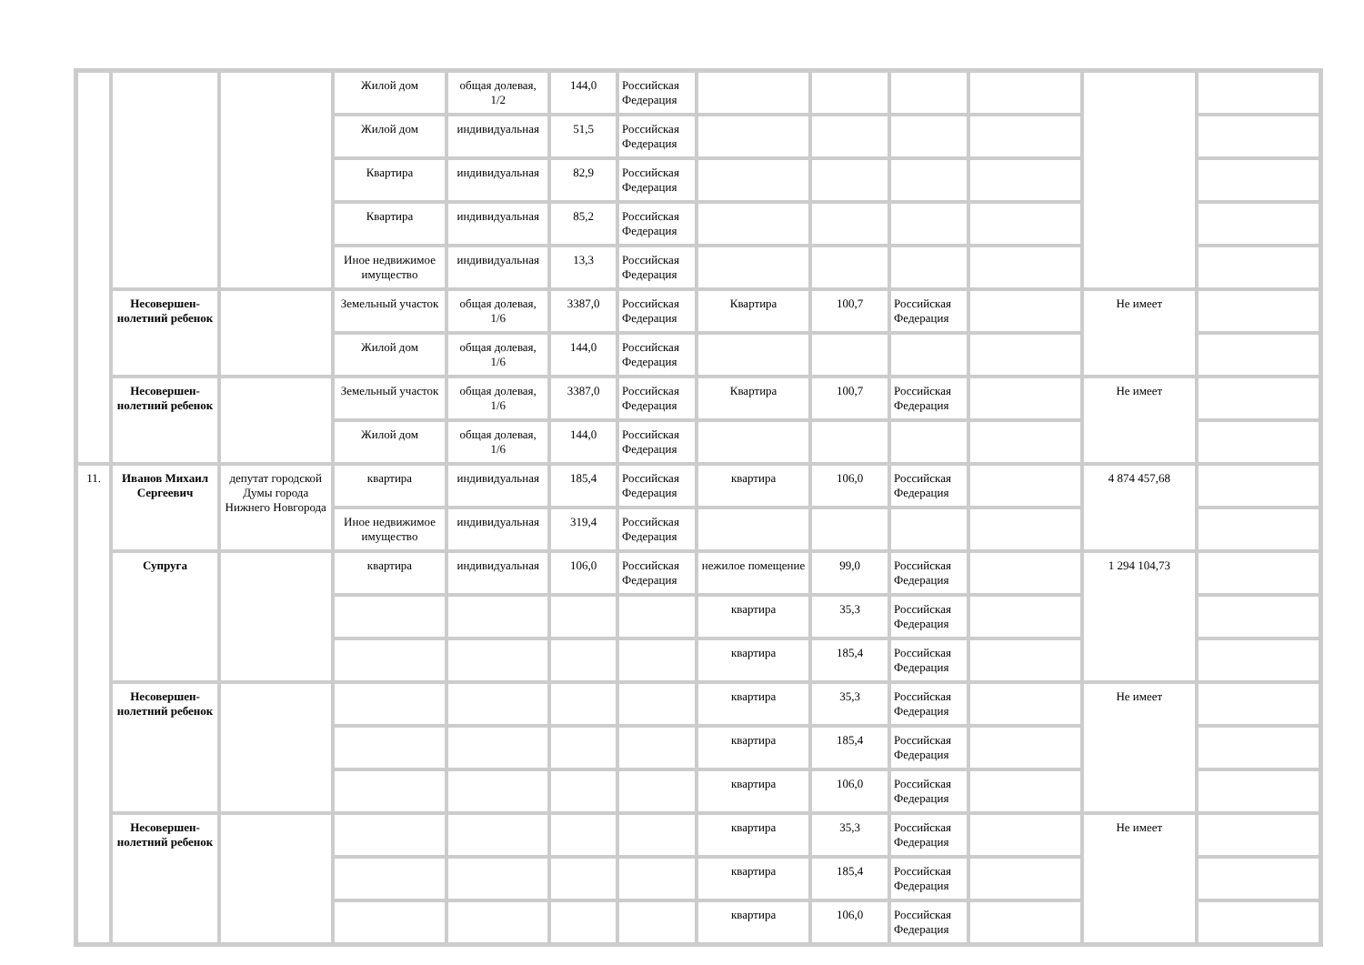| | | | Жилой дом | общая долевая, 1/2 | 144,0 | Российская Федерация | | | | | | |
| | | | Жилой дом | индивидуальная | 51,5 | Российская Федерация | | | | | | |
| | | | Квартира | индивидуальная | 82,9 | Российская Федерация | | | | | | |
| | | | Квартира | индивидуальная | 85,2 | Российская Федерация | | | | | | |
| | | | Иное недвижимое имущество | индивидуальная | 13,3 | Российская Федерация | | | | | | |
| | Несовершен-нолетний ребенок | | Земельный участок | общая долевая, 1/6 | 3387,0 | Российская Федерация | Квартира | 100,7 | Российская Федерация | | Не имеет | |
| | | | Жилой дом | общая долевая, 1/6 | 144,0 | Российская Федерация | | | | | | |
| | Несовершен-нолетний ребенок | | Земельный участок | общая долевая, 1/6 | 3387,0 | Российская Федерация | Квартира | 100,7 | Российская Федерация | | Не имеет | |
| | | | Жилой дом | общая долевая, 1/6 | 144,0 | Российская Федерация | | | | | | |
| 11. | Иванов Михаил Сергеевич | депутат городской Думы города Нижнего Новгорода | квартира | индивидуальная | 185,4 | Российская Федерация | квартира | 106,0 | Российская Федерация | | 4 874 457,68 | |
| | | | Иное недвижимое имущество | индивидуальная | 319,4 | Российская Федерация | | | | | | |
| | Супруга | | квартира | индивидуальная | 106,0 | Российская Федерация | нежилое помещение | 99,0 | Российская Федерация | | 1 294 104,73 | |
| | | | | | | | квартира | 35,3 | Российская Федерация | | | |
| | | | | | | | квартира | 185,4 | Российская Федерация | | | |
| | Несовершен-нолетний ребенок | | | | | | квартира | 35,3 | Российская Федерация | | Не имеет | |
| | | | | | | | квартира | 185,4 | Российская Федерация | | | |
| | | | | | | | квартира | 106,0 | Российская Федерация | | | |
| | Несовершен-нолетний ребенок | | | | | | квартира | 35,3 | Российская Федерация | | Не имеет | |
| | | | | | | | квартира | 185,4 | Российская Федерация | | | |
| | | | | | | | квартира | 106,0 | Российская Федерация | | | |